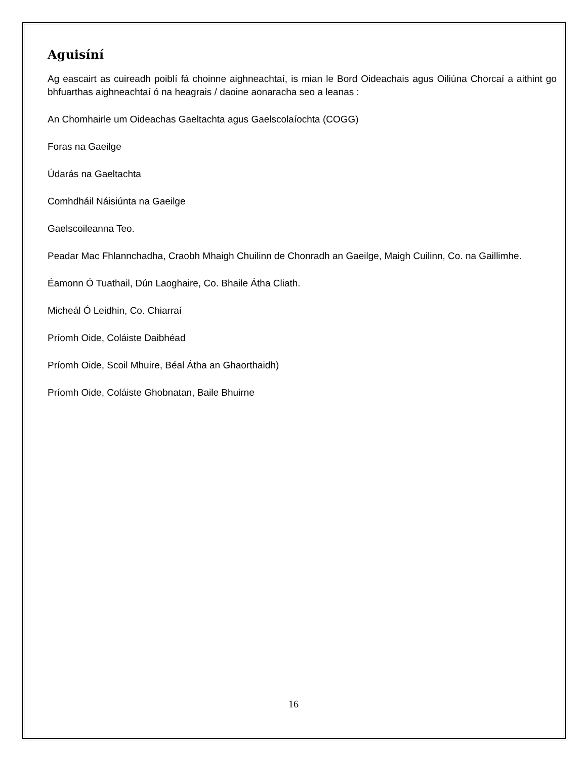Aguisíní
Ag eascairt as cuireadh poiblí fá choinne aighneachtaí, is mian le Bord Oideachais agus Oiliúna Chorcaí a aithint go bhfuarthas aighneachtaí ó na heagrais / daoine aonaracha seo a leanas :
An Chomhairle um Oideachas Gaeltachta agus Gaelscolaíochta (COGG)
Foras na Gaeilge
Údarás na Gaeltachta
Comhdháil Náisiúnta na Gaeilge
Gaelscoileanna Teo.
Peadar Mac Fhlannchadha, Craobh Mhaigh Chuilinn de Chonradh an Gaeilge, Maigh Cuilinn, Co. na Gaillimhe.
Éamonn Ó Tuathail, Dún Laoghaire, Co. Bhaile Átha Cliath.
Micheál Ó Leidhin, Co. Chiarraí
Príomh Oide, Coláiste Daibhéad
Príomh Oide, Scoil Mhuire, Béal Átha an Ghaorthaidh)
Príomh Oide, Coláiste Ghobnatan, Baile Bhuirne
16